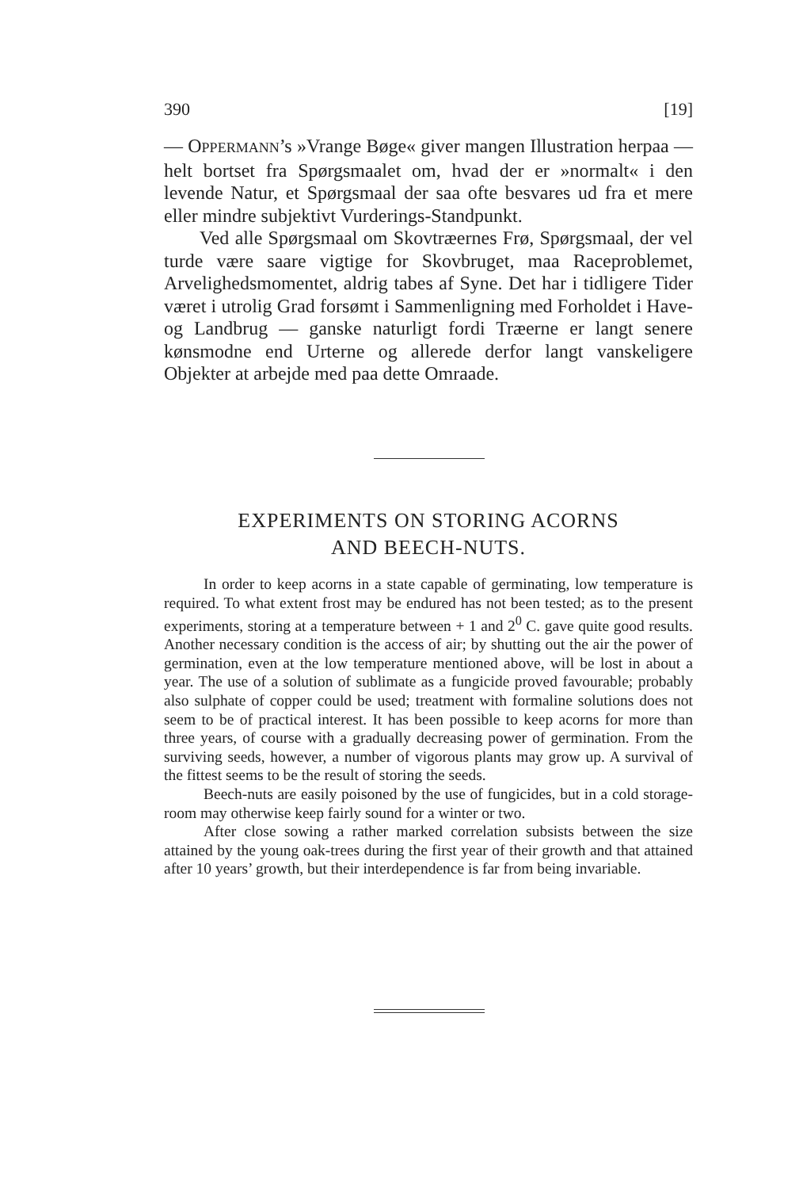390 [19]
— OPPERMANN’s »Vrange Bøge« giver mangen Illustration her­paa — helt bortset fra Spørgsmaalet om, hvad der er »nor­malt« i den levende Natur, et Spørgsmaal der saa ofte be­svares ud fra et mere eller mindre subjektivt Vurderings-Stand­punkt.
Ved alle Spørgsmaal om Skovtræernes Frø, Spørgsmaal, der vel turde være saare vigtige for Skovbruget, maa Race­problemet, Arvelighedsmomentet, aldrig tabes af Syne. Det har i tidligere Tider været i utrolig Grad forsømt i Sammen­ligning med Forholdet i Have- og Landbrug — ganske natur­ligt fordi Træerne er langt senere kønsmodne end Urterne og allerede derfor langt vanskeligere Objekter at arbejde med paa dette Omraade.
EXPERIMENTS ON STORING ACORNS
AND BEECH-NUTS.
In order to keep acorns in a state capable of germinating, low temperature is required. To what extent frost may be endured has not been tested; as to the present experiments, storing at a tempera­ture between + 1 and 2<sup>0</sup> C. gave quite good results. Another neces­sary condition is the access of air; by shutting out the air the power of germination, even at the low temperature mentioned above, will be lost in about a year. The use of a solution of sublimate as a fungicide proved favourable; probably also sulphate of copper could be used; treatment with formaline solutions does not seem to be of practical interest. It has been possible to keep acorns for more than three years, of course with a gradually decreasing power of germination. From the surviving seeds, however, a number of vi­gorous plants may grow up. A survival of the fittest seems to be the result of storing the seeds.
Beech-nuts are easily poisoned by the use of fungicides, but in a cold storage-room may otherwise keep fairly sound for a winter or two.
After close sowing a rather marked correlation subsists between the size attained by the young oak-trees during the first year of their growth and that attained after 10 years’ growth, but their inter­dependence is far from being invariable.